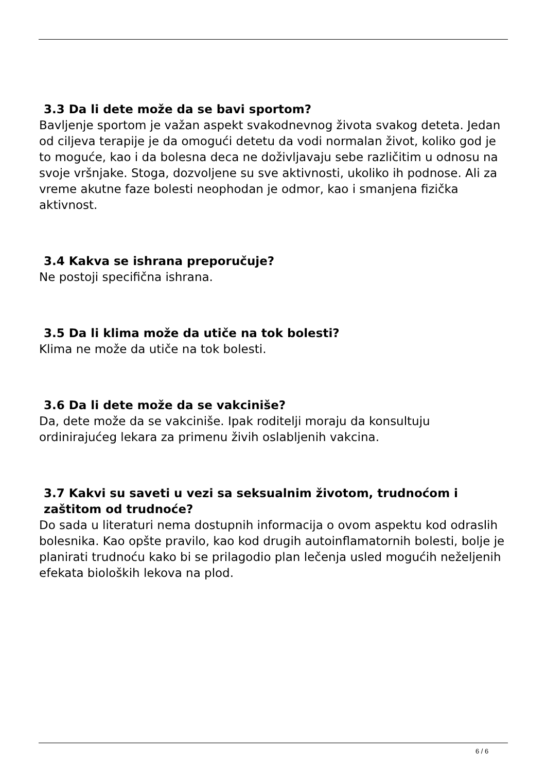3.3 Da li dete može da se bavi sportom?
Bavljenje sportom je važan aspekt svakodnevnog života svakog deteta. Jedan od ciljeva terapije je da omogući detetu da vodi normalan život, koliko god je to moguće, kao i da bolesna deca ne doživljavaju sebe različitim u odnosu na svoje vršnjake. Stoga, dozvoljene su sve aktivnosti, ukoliko ih podnose. Ali za vreme akutne faze bolesti neophodan je odmor, kao i smanjena fizička aktivnost.
3.4 Kakva se ishrana preporučuje?
Ne postoji specifična ishrana.
3.5 Da li klima može da utiče na tok bolesti?
Klima ne može da utiče na tok bolesti.
3.6 Da li dete može da se vakciniše?
Da, dete može da se vakciniše. Ipak roditelji moraju da konsultuju ordinirajućeg lekara za primenu živih oslabljenih vakcina.
3.7 Kakvi su saveti u vezi sa seksualnim životom, trudnoćom i
zaštitom od trudnoće?
Do sada u literaturi nema dostupnih informacija o ovom aspektu kod odraslih bolesnika. Kao opšte pravilo, kao kod drugih autoinflamatornih bolesti, bolje je planirati trudnoću kako bi se prilagodio plan lečenja usled mogućih neželjenih efekata bioloških lekova na plod.
6 / 6